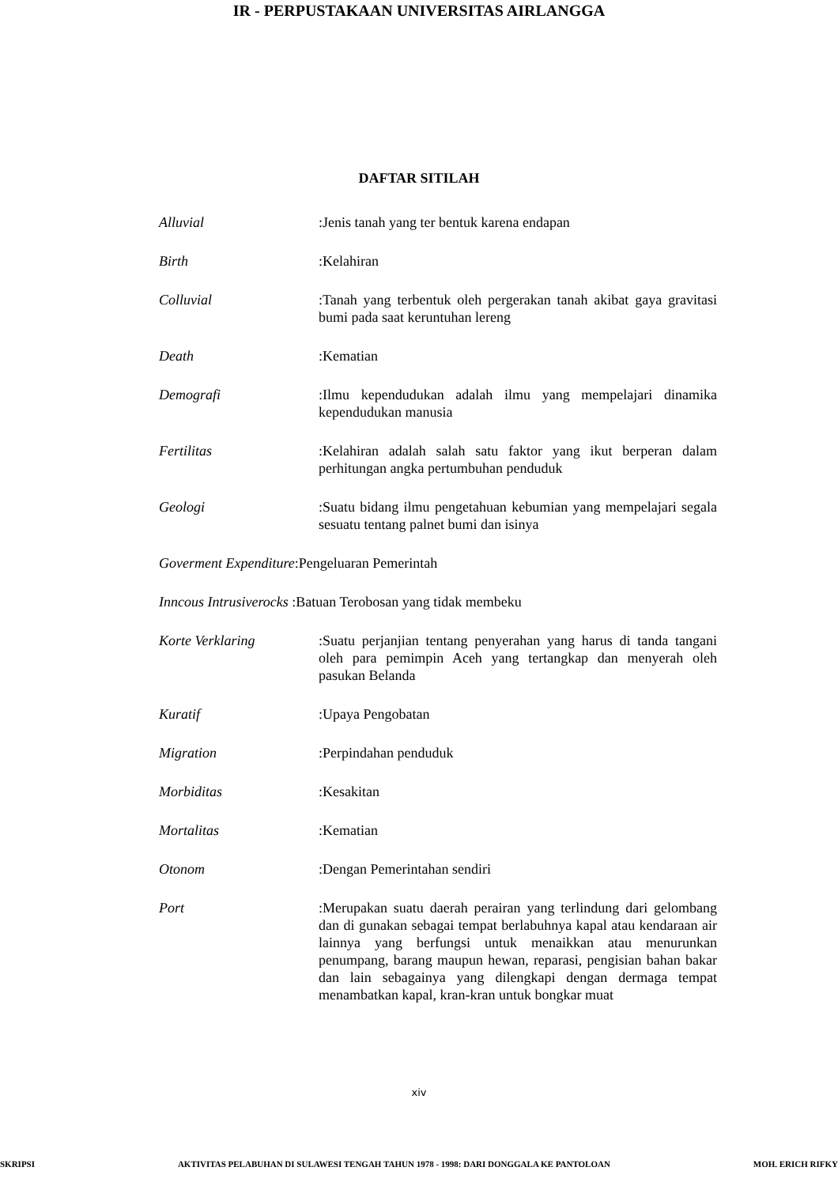IR - PERPUSTAKAAN UNIVERSITAS AIRLANGGA
DAFTAR SITILAH
Alluvial :Jenis tanah yang ter bentuk karena endapan
Birth :Kelahiran
Colluvial :Tanah yang terbentuk oleh pergerakan tanah akibat gaya gravitasi bumi pada saat keruntuhan lereng
Death :Kematian
Demografi :Ilmu kependudukan adalah ilmu yang mempelajari dinamika kependudukan manusia
Fertilitas :Kelahiran adalah salah satu faktor yang ikut berperan dalam perhitungan angka pertumbuhan penduduk
Geologi :Suatu bidang ilmu pengetahuan kebumian yang mempelajari segala sesuatu tentang palnet bumi dan isinya
Goverment Expenditure :Pengeluaran Pemerintah
Inncous Intrusiverocks :Batuan Terobosan yang tidak membeku
Korte Verklaring :Suatu perjanjian tentang penyerahan yang harus di tanda tangani oleh para pemimpin Aceh yang tertangkap dan menyerah oleh pasukan Belanda
Kuratif :Upaya Pengobatan
Migration :Perpindahan penduduk
Morbiditas :Kesakitan
Mortalitas :Kematian
Otonom :Dengan Pemerintahan sendiri
Port :Merupakan suatu daerah perairan yang terlindung dari gelombang dan di gunakan sebagai tempat berlabuhnya kapal atau kendaraan air lainnya yang berfungsi untuk menaikkan atau menurunkan penumpang, barang maupun hewan, reparasi, pengisian bahan bakar dan lain sebagainya yang dilengkapi dengan dermaga tempat menambatkan kapal, kran-kran untuk bongkar muat
xiv
SKRIPSI AKTIVITAS PELABUHAN DI SULAWESI TENGAH TAHUN 1978 - 1998: DARI DONGGALA KE PANTOLOAN MOH. ERICH RIFKY